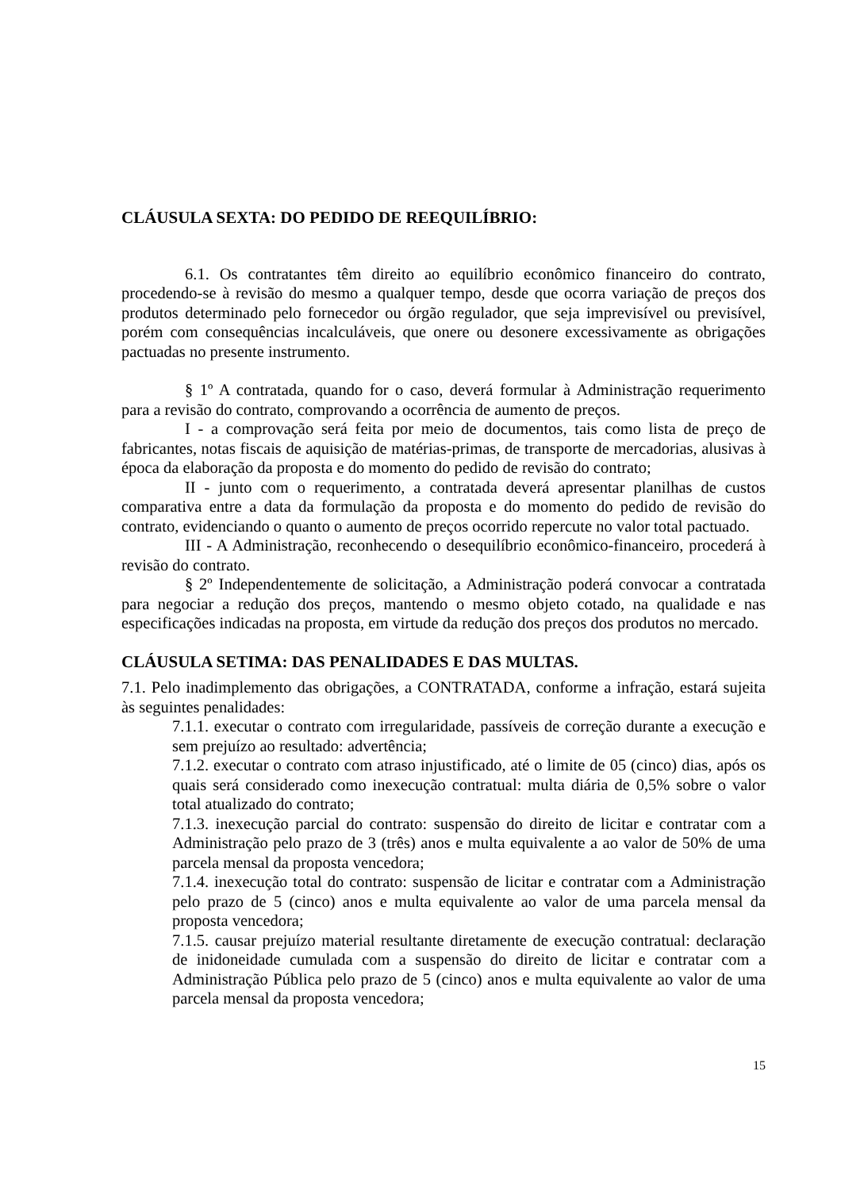CLÁUSULA SEXTA: DO PEDIDO DE REEQUILÍBRIO:
6.1. Os contratantes têm direito ao equilíbrio econômico financeiro do contrato, procedendo-se à revisão do mesmo a qualquer tempo, desde que ocorra variação de preços dos produtos determinado pelo fornecedor ou órgão regulador, que seja imprevisível ou previsível, porém com consequências incalculáveis, que onere ou desonere excessivamente as obrigações pactuadas no presente instrumento.
§ 1º A contratada, quando for o caso, deverá formular à Administração requerimento para a revisão do contrato, comprovando a ocorrência de aumento de preços.
I - a comprovação será feita por meio de documentos, tais como lista de preço de fabricantes, notas fiscais de aquisição de matérias-primas, de transporte de mercadorias, alusivas à época da elaboração da proposta e do momento do pedido de revisão do contrato;
II - junto com o requerimento, a contratada deverá apresentar planilhas de custos comparativa entre a data da formulação da proposta e do momento do pedido de revisão do contrato, evidenciando o quanto o aumento de preços ocorrido repercute no valor total pactuado.
III - A Administração, reconhecendo o desequilíbrio econômico-financeiro, procederá à revisão do contrato.
§ 2º Independentemente de solicitação, a Administração poderá convocar a contratada para negociar a redução dos preços, mantendo o mesmo objeto cotado, na qualidade e nas especificações indicadas na proposta, em virtude da redução dos preços dos produtos no mercado.
CLÁUSULA SETIMA: DAS PENALIDADES E DAS MULTAS.
7.1. Pelo inadimplemento das obrigações, a CONTRATADA, conforme a infração, estará sujeita às seguintes penalidades:
7.1.1. executar o contrato com irregularidade, passíveis de correção durante a execução e sem prejuízo ao resultado: advertência;
7.1.2. executar o contrato com atraso injustificado, até o limite de 05 (cinco) dias, após os quais será considerado como inexecução contratual: multa diária de 0,5% sobre o valor total atualizado do contrato;
7.1.3. inexecução parcial do contrato: suspensão do direito de licitar e contratar com a Administração pelo prazo de 3 (três) anos e multa equivalente a ao valor de 50% de uma parcela mensal da proposta vencedora;
7.1.4. inexecução total do contrato: suspensão de licitar e contratar com a Administração pelo prazo de 5 (cinco) anos e multa equivalente ao valor de uma parcela mensal da proposta vencedora;
7.1.5. causar prejuízo material resultante diretamente de execução contratual: declaração de inidoneidade cumulada com a suspensão do direito de licitar e contratar com a Administração Pública pelo prazo de 5 (cinco) anos e multa equivalente ao valor de uma parcela mensal da proposta vencedora;
15